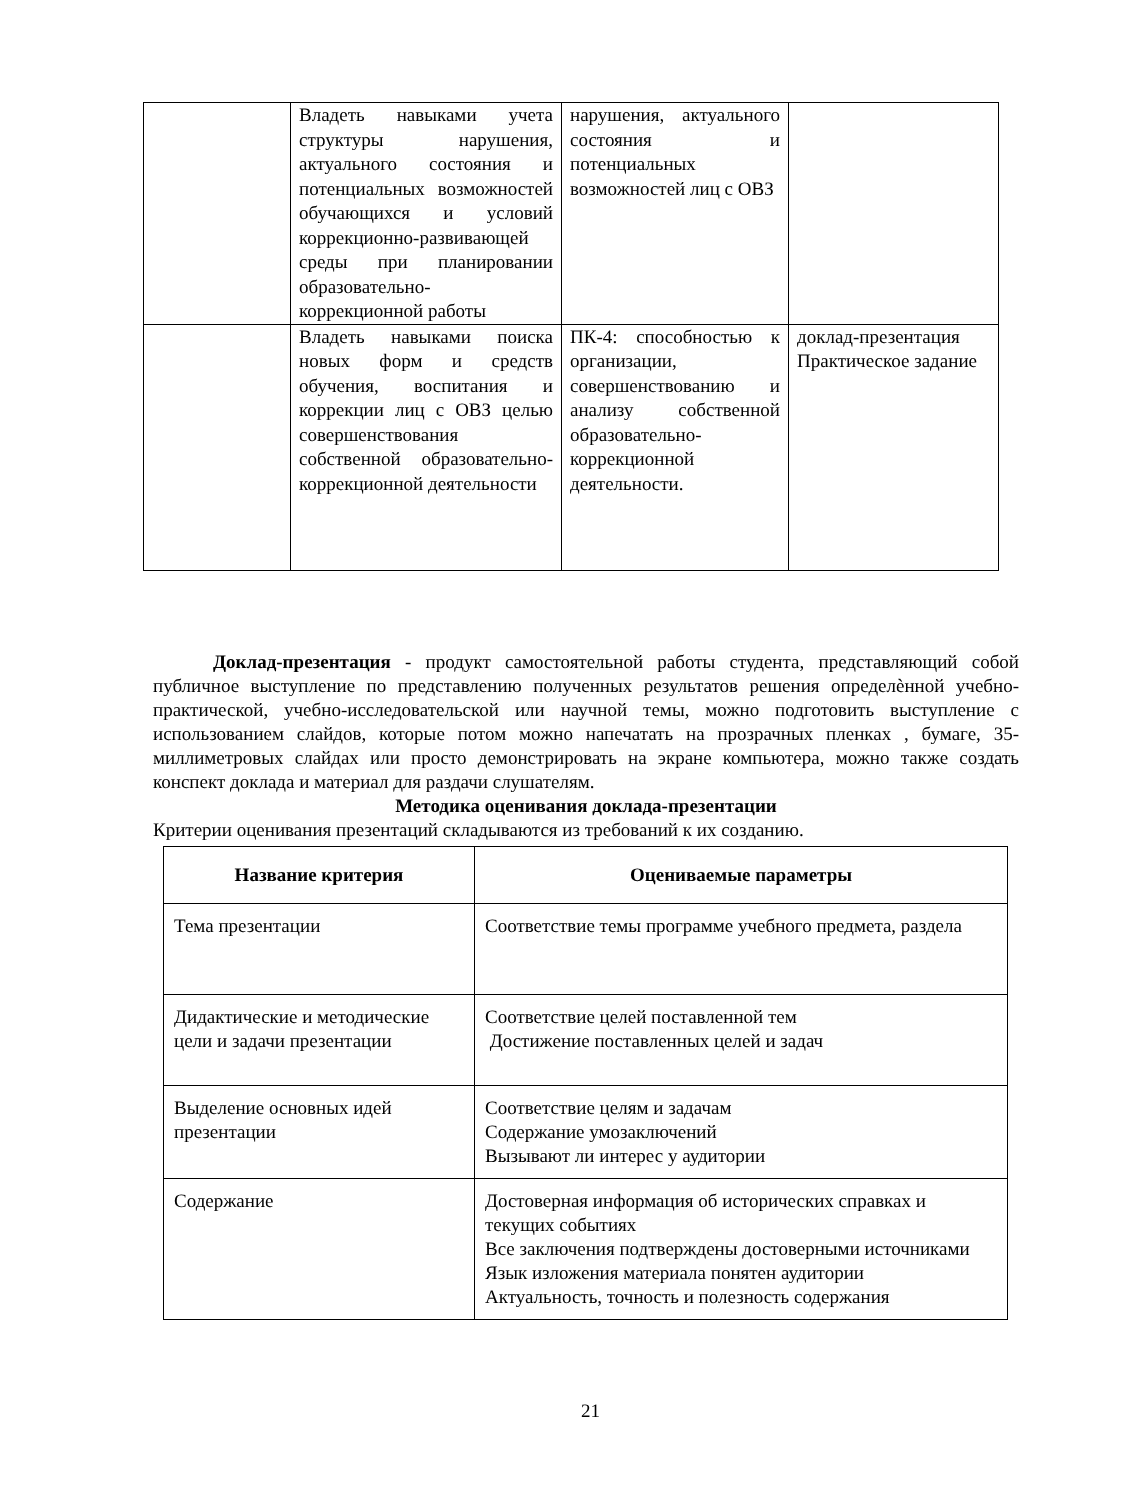| | Владеть навыками учета структуры нарушения, актуального состояния и потенциальных возможностей обучающихся и условий коррекционно-развивающей среды при планировании образовательно-коррекционной работы | нарушения, актуального состояния и потенциальных возможностей лиц с ОВЗ | |
| | Владеть навыками поиска новых форм и средств обучения, воспитания и коррекции лиц с ОВЗ целью совершенствования собственной образовательно-коррекционной деятельности | ПК-4: способностью к организации, совершенствованию и анализу собственной образовательно-коррекционной деятельности. | доклад-презентация Практическое задание |
Доклад-презентация - продукт самостоятельной работы студента, представляющий собой публичное выступление по представлению полученных результатов решения определѐнной учебно-практической, учебно-исследовательской или научной темы, можно подготовить выступление с использованием слайдов, которые потом можно напечатать на прозрачных пленках , бумаге, 35-миллиметровых слайдах или просто демонстрировать на экране компьютера, можно также создать конспект доклада и материал для раздачи слушателям.
Методика оценивания доклада-презентации
Критерии оценивания презентаций складываются из требований к их созданию.
| Название критерия | Оцениваемые параметры |
| --- | --- |
| Тема презентации | Соответствие темы программе учебного предмета, раздела |
| Дидактические и методические цели и задачи презентации | Соответствие целей поставленной тем Достижение поставленных целей и задач |
| Выделение основных идей презентации | Соответствие целям и задачам Содержание умозаключений Вызывают ли интерес у аудитории |
| Содержание | Достоверная информация об исторических справках и текущих событиях Все заключения подтверждены достоверными источниками Язык изложения материала понятен аудитории Актуальность, точность и полезность содержания |
21